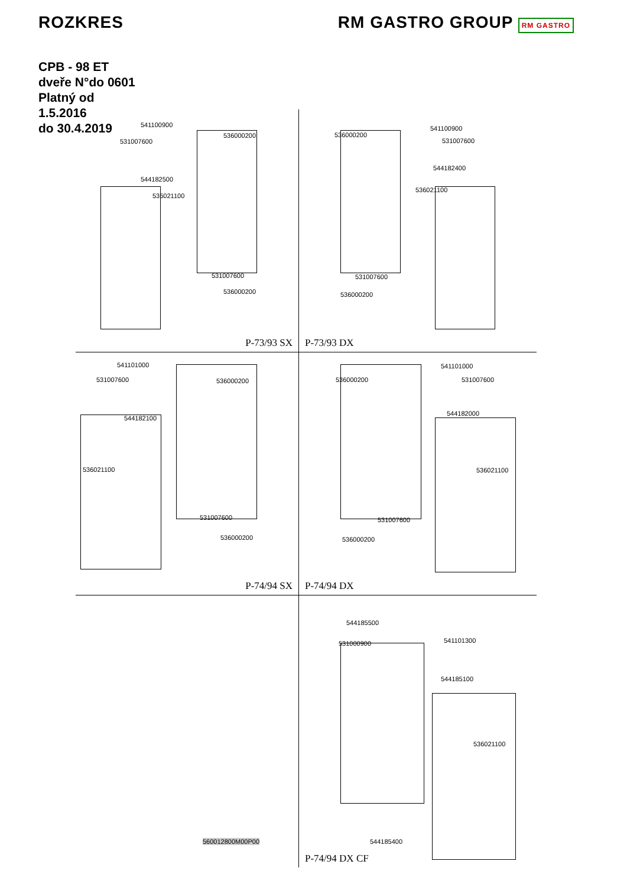ROZKRES RM GASTRO GROUP RM GASTRO
CPB - 98 ET
dveře N°do 0601
Platný od
1.5.2016
do 30.4.2019
541100900
531007600
536000200
544182500
536021100
531007600
536000200
P-73/93 SX
536000200
541100900
531007600
544182400
536021100
531007600
536000200
P-73/93 DX
541101000
531007600 536000200
544182100
536021100
531007600
536000200
P-74/94 SX
536000200
541101000
531007600
544182000
536021100
531007600
536000200
P-74/94 DX
560012800M00P00 544185500
531000900 541101300
544185100
536021100
544185400
P-74/94 DX CF